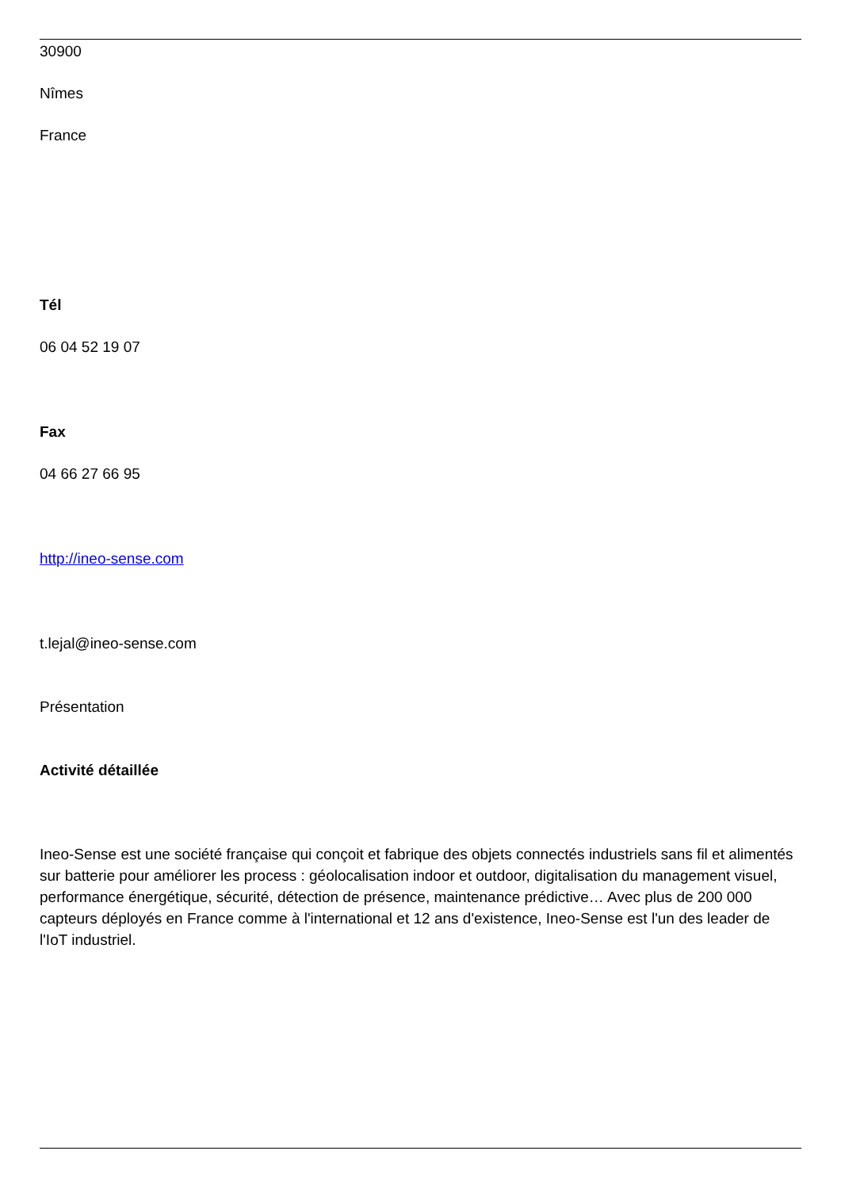30900
Nîmes
France
Tél
06 04 52 19 07
Fax
04 66 27 66 95
http://ineo-sense.com
t.lejal@ineo-sense.com
Présentation
Activité détaillée
Ineo-Sense est une société française qui conçoit et fabrique des objets connectés industriels sans fil et alimentés sur batterie pour améliorer les process : géolocalisation indoor et outdoor, digitalisation du management visuel, performance énergétique, sécurité, détection de présence, maintenance prédictive… Avec plus de 200 000 capteurs déployés en France comme à l'international et 12 ans d'existence, Ineo-Sense est l'un des leader de l'IoT industriel.